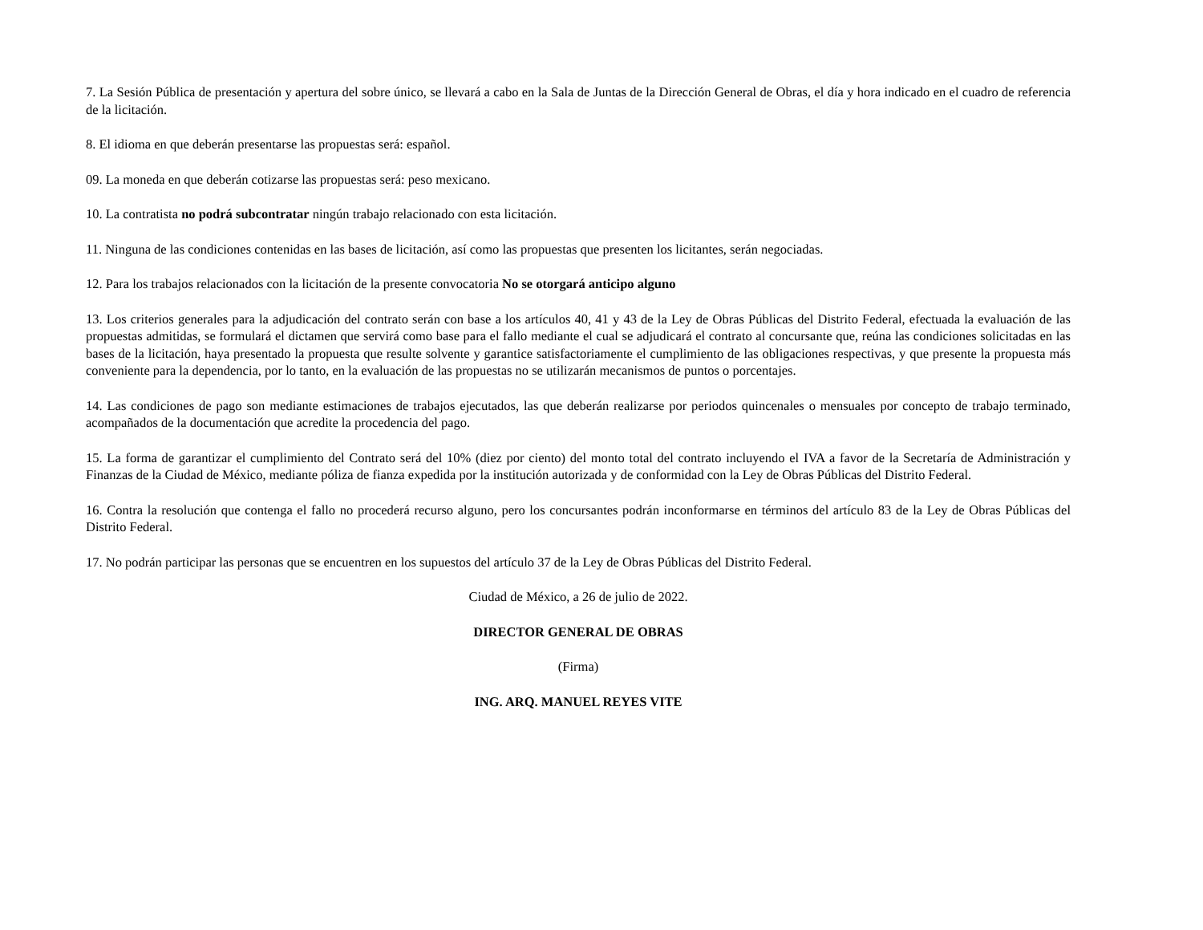7. La Sesión Pública de presentación y apertura del sobre único, se llevará a cabo en la Sala de Juntas de la Dirección General de Obras, el día y hora indicado en el cuadro de referencia de la licitación.
8. El idioma en que deberán presentarse las propuestas será: español.
09. La moneda en que deberán cotizarse las propuestas será: peso mexicano.
10. La contratista no podrá subcontratar ningún trabajo relacionado con esta licitación.
11. Ninguna de las condiciones contenidas en las bases de licitación, así como las propuestas que presenten los licitantes, serán negociadas.
12. Para los trabajos relacionados con la licitación de la presente convocatoria No se otorgará anticipo alguno
13. Los criterios generales para la adjudicación del contrato serán con base a los artículos 40, 41 y 43 de la Ley de Obras Públicas del Distrito Federal, efectuada la evaluación de las propuestas admitidas, se formulará el dictamen que servirá como base para el fallo mediante el cual se adjudicará el contrato al concursante que, reúna las condiciones solicitadas en las bases de la licitación, haya presentado la propuesta que resulte solvente y garantice satisfactoriamente el cumplimiento de las obligaciones respectivas, y que presente la propuesta más conveniente para la dependencia, por lo tanto, en la evaluación de las propuestas no se utilizarán mecanismos de puntos o porcentajes.
14. Las condiciones de pago son mediante estimaciones de trabajos ejecutados, las que deberán realizarse por periodos quincenales o mensuales por concepto de trabajo terminado, acompañados de la documentación que acredite la procedencia del pago.
15. La forma de garantizar el cumplimiento del Contrato será del 10% (diez por ciento) del monto total del contrato incluyendo el IVA a favor de la Secretaría de Administración y Finanzas de la Ciudad de México, mediante póliza de fianza expedida por la institución autorizada y de conformidad con la Ley de Obras Públicas del Distrito Federal.
16. Contra la resolución que contenga el fallo no procederá recurso alguno, pero los concursantes podrán inconformarse en términos del artículo 83 de la Ley de Obras Públicas del Distrito Federal.
17. No podrán participar las personas que se encuentren en los supuestos del artículo 37 de la Ley de Obras Públicas del Distrito Federal.
Ciudad de México, a 26 de julio de 2022.
DIRECTOR GENERAL DE OBRAS
(Firma)
ING. ARQ. MANUEL REYES VITE